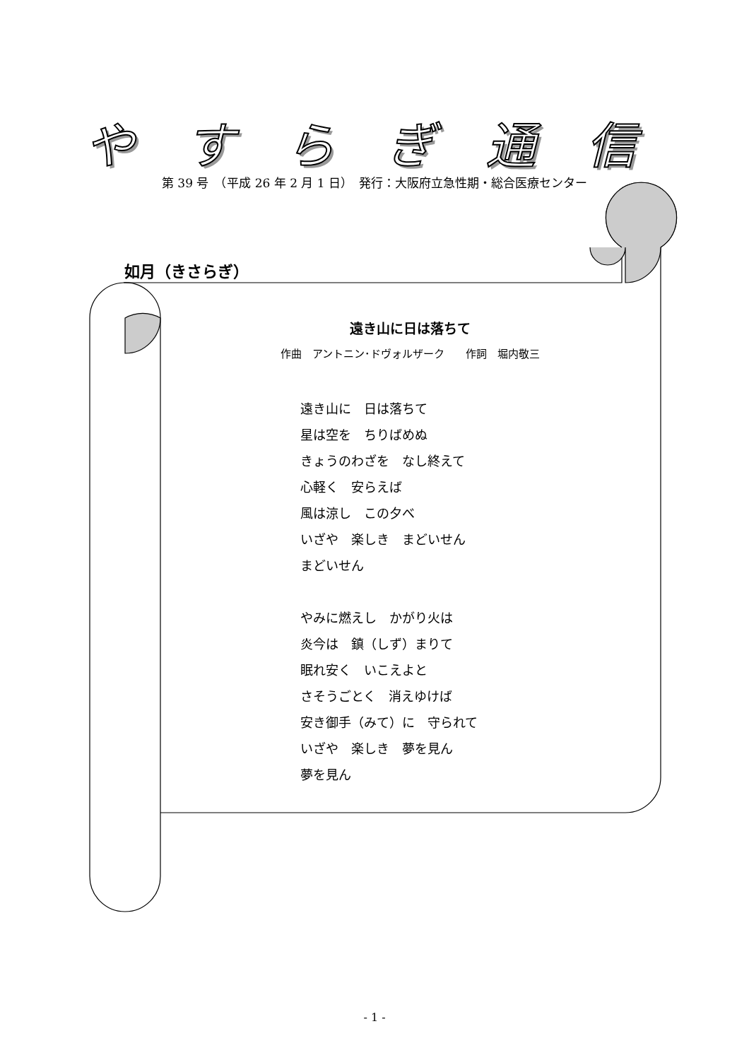やすらぎ通信
第 39 号　（平成 26 年 2 月 1 日）　発行：大阪府立急性期・総合医療センター
如月（きさらぎ）
遠き山に日は落ちて
作曲　アントニン･ドヴォルザーク　　作詞　堀内敬三
遠き山に　日は落ちて
星は空を　ちりばめぬ
きょうのわざを　なし終えて
心軽く　安らえば
風は涼し　この夕べ
いざや　楽しき　まどいせん
まどいせん
やみに燃えし　かがり火は
炎今は　鎮（しず）まりて
眠れ安く　いこえよと
さそうごとく　消えゆけば
安き御手（みて）に　守られて
いざや　楽しき　夢を見ん
夢を見ん
- 1 -